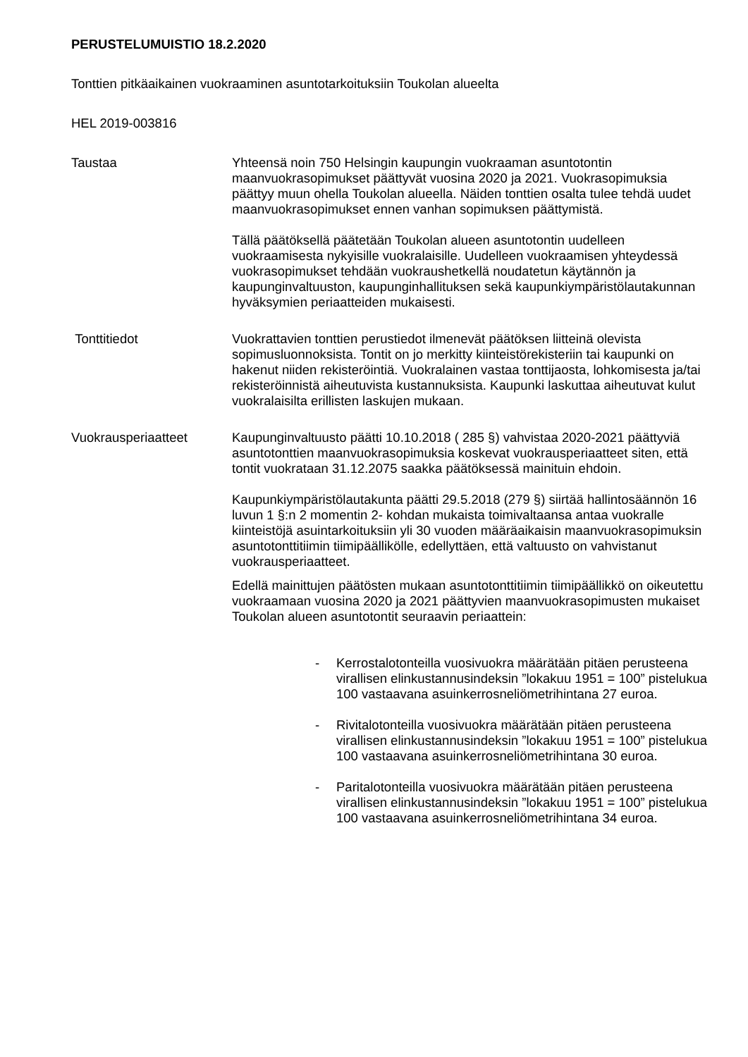PERUSTELUMUISTIO 18.2.2020
Tonttien pitkäaikainen vuokraaminen asuntotarkoituksiin Toukolan alueelta
HEL 2019-003816
Taustaa Yhteensä noin 750 Helsingin kaupungin vuokraaman asuntotontin maanvuokrasopimukset päättyvät vuosina 2020 ja 2021. Vuokrasopimuksia päättyy muun ohella Toukolan alueella. Näiden tonttien osalta tulee tehdä uudet maanvuokrasopimukset ennen vanhan sopimuksen päättymistä.
Tällä päätöksellä päätetään Toukolan alueen asuntotontin uudelleen vuokraamisesta nykyisille vuokralaisille. Uudelleen vuokraamisen yhteydessä vuokrasopimukset tehdään vuokraushetkellä noudatetun käytännön ja kaupunginvaltuuston, kaupunginhallituksen sekä kaupunkiympäristölautakunnan hyväksymien periaatteiden mukaisesti.
Tonttitiedot Vuokrattavien tonttien perustiedot ilmenevät päätöksen liitteinä olevista sopimusluonnoksista. Tontit on jo merkitty kiinteistörekisteriin tai kaupunki on hakenut niiden rekisteröintiä. Vuokralainen vastaa tonttijaosta, lohkomisesta ja/tai rekisteröinnistä aiheutuvista kustannuksista. Kaupunki laskuttaa aiheutuvat kulut vuokralaisilta erillisten laskujen mukaan.
Vuokrausperiaatteet Kaupunginvaltuusto päätti 10.10.2018 ( 285 §) vahvistaa 2020-2021 päättyviä asuntotonttien maanvuokrasopimuksia koskevat vuokrausperiaatteet siten, että tontit vuokrataan 31.12.2075 saakka päätöksessä mainituin ehdoin.
Kaupunkiympäristölautakunta päätti 29.5.2018 (279 §) siirtää hallintosäännön 16 luvun 1 §:n 2 momentin 2- kohdan mukaista toimivaltaansa antaa vuokralle kiinteistöjä asuintarkoituksiin yli 30 vuoden määräaikaisin maanvuokrasopimuksin asuntotonttitiimin tiimipäällikölle, edellyttäen, että valtuusto on vahvistanut vuokrausperiaatteet.
Edellä mainittujen päätösten mukaan asuntotonttitiimin tiimipäällikkö on oikeutettu vuokraamaan vuosina 2020 ja 2021 päättyvien maanvuokrasopimusten mukaiset Toukolan alueen asuntotontit seuraavin periaattein:
- Kerrostalotonteilla vuosivuokra määrätään pitäen perusteena virallisen elinkustannusindeksin ”lokakuu 1951 = 100” pistelukua 100 vastaavana asuinkerrosneliömetrihintana 27 euroa.
- Rivitalotonteilla vuosivuokra määrätään pitäen perusteena virallisen elinkustannusindeksin ”lokakuu 1951 = 100” pistelukua 100 vastaavana asuinkerrosneliömetrihintana 30 euroa.
- Paritalotonteilla vuosivuokra määrätään pitäen perusteena virallisen elinkustannusindeksin ”lokakuu 1951 = 100” pistelukua 100 vastaavana asuinkerrosneliömetrihintana 34 euroa.